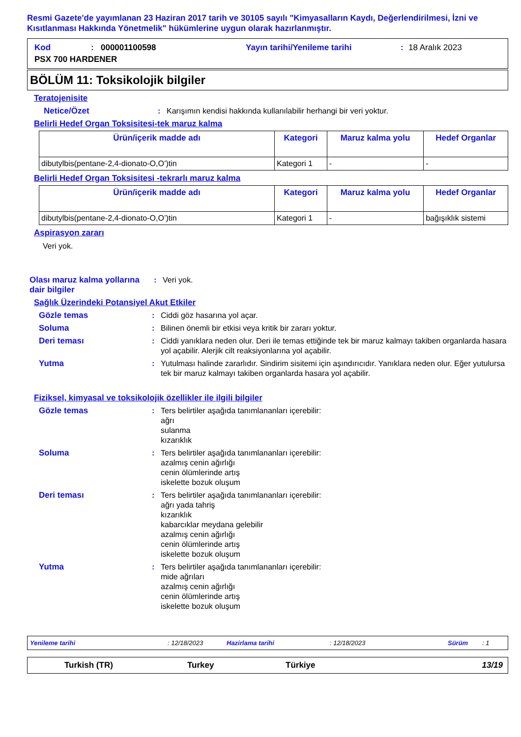Resmi Gazete'de yayımlanan 23 Haziran 2017 tarih ve 30105 sayılı "Kimyasalların Kaydı, Değerlendirilmesi, İzni ve Kısıtlanması Hakkında Yönetmelik" hükümlerine uygun olarak hazırlanmıştır.
Kod: 000001100598 Yayın tarihi/Yenileme tarihi: 18 Aralık 2023
PSX 700 HARDENER
BÖLÜM 11: Toksikolojik bilgiler
Teratojenisite
Netice/Özet: Karışımın kendisi hakkında kullanılabilir herhangi bir veri yoktur.
Belirli Hedef Organ Toksisitesi-tek maruz kalma
| Ürün/içerik madde adı | Kategori | Maruz kalma yolu | Hedef Organlar |
| --- | --- | --- | --- |
| dibutylbis(pentane-2,4-dionato-O,O’)tin | Kategori 1 | - | - |
Belirli Hedef Organ Toksisitesi -tekrarlı maruz kalma
| Ürün/içerik madde adı | Kategori | Maruz kalma yolu | Hedef Organlar |
| --- | --- | --- | --- |
| dibutylbis(pentane-2,4-dionato-O,O’)tin | Kategori 1 | - | bağışıklık sistemi |
Aspirasyon zararı
Veri yok.
Olası maruz kalma yollarına dair bilgiler: Veri yok.
Sağlık Üzerindeki Potansiyel Akut Etkiler
Gözle temas: Ciddi göz hasarına yol açar.
Soluma: Bilinen önemli bir etkisi veya kritik bir zararı yoktur.
Deri teması: Ciddi yanıklara neden olur. Deri ile temas ettiğinde tek bir maruz kalmayı takiben organlarda hasara yol açabilir. Alerjik cilt reaksiyonlarına yol açabilir.
Yutma: Yutulması halinde zararlıdır. Sindirim sisitemi için aşındırıcıdır. Yanıklara neden olur. Eğer yutulursa tek bir maruz kalmayı takiben organlarda hasara yol açabilir.
Fiziksel, kimyasal ve toksikolojik özellikler ile ilgili bilgiler
Gözle temas: Ters belirtiler aşağıda tanımlananları içerebilir:
ağrı
sulanma
kızarıklık
Soluma: Ters belirtiler aşağıda tanımlananları içerebilir:
azalmış cenin ağırlığı
cenin ölümlerinde artış
iskelette bozuk oluşum
Deri teması: Ters belirtiler aşağıda tanımlananları içerebilir:
ağrı yada tahriş
kızarıklık
kabarcıklar meydana gelebilir
azalmış cenin ağırlığı
cenin ölümlerinde artış
iskelette bozuk oluşum
Yutma: Ters belirtiler aşağıda tanımlananları içerebilir:
mide ağrıları
azalmış cenin ağırlığı
cenin ölümlerinde artış
iskelette bozuk oluşum
Yenileme tarihi: 12/18/2023 Hazirlama tarihi: 12/18/2023 Sürüm: 1
Turkish (TR) Turkey Türkiye 13/19